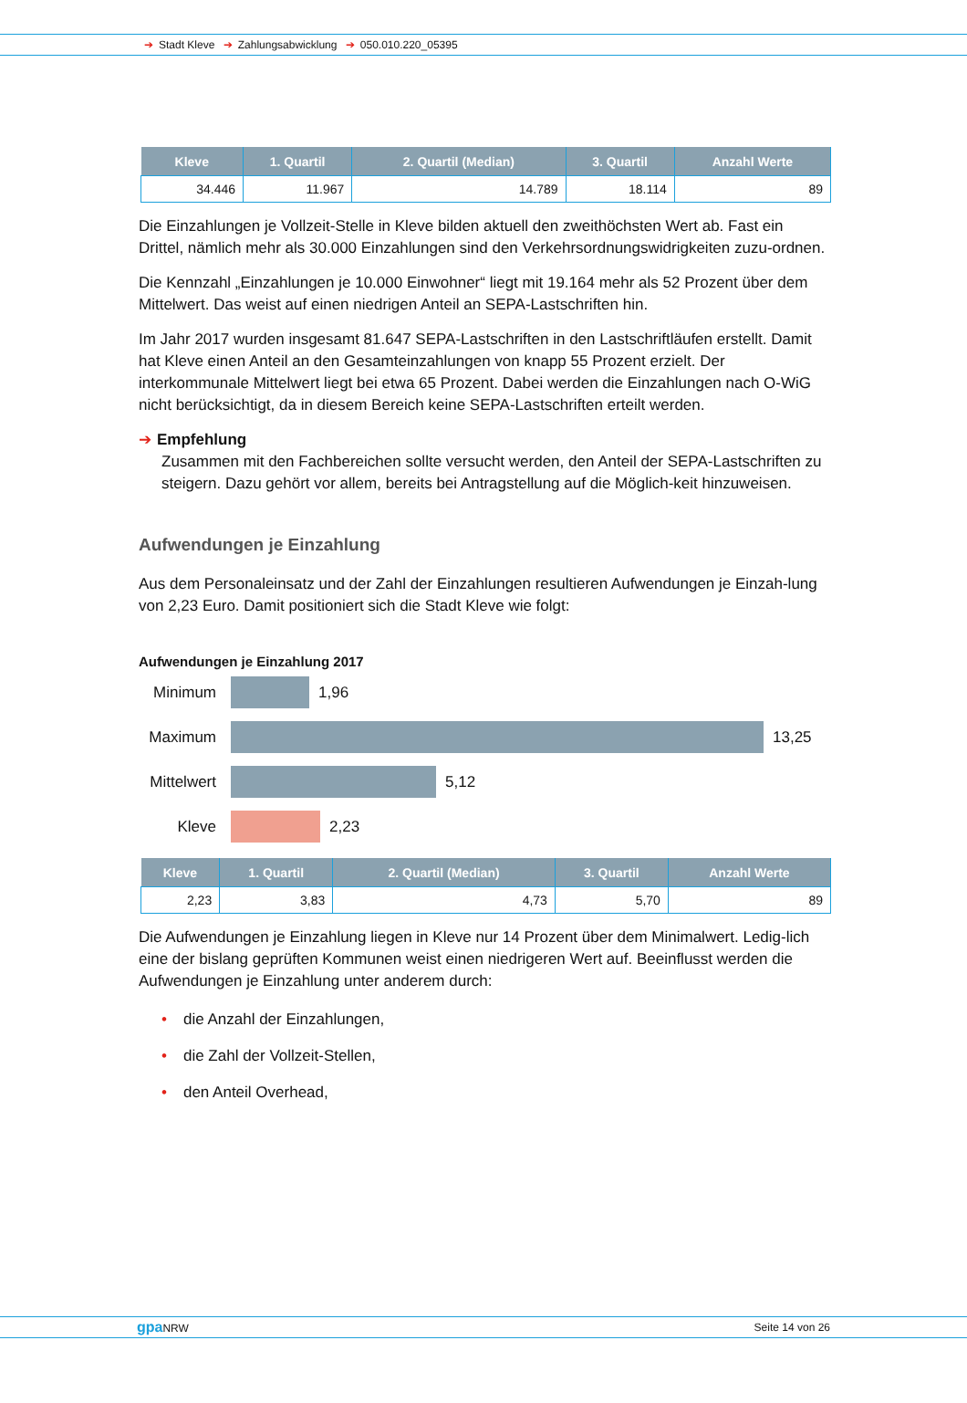➔ Stadt Kleve ➔ Zahlungsabwicklung ➔ 050.010.220_05395
| Kleve | 1. Quartil | 2. Quartil (Median) | 3. Quartil | Anzahl Werte |
| --- | --- | --- | --- | --- |
| 34.446 | 11.967 | 14.789 | 18.114 | 89 |
Die Einzahlungen je Vollzeit-Stelle in Kleve bilden aktuell den zweithöchsten Wert ab. Fast ein Drittel, nämlich mehr als 30.000 Einzahlungen sind den Verkehrsordnungswidrigkeiten zuzu-ordnen.
Die Kennzahl „Einzahlungen je 10.000 Einwohner“ liegt mit 19.164 mehr als 52 Prozent über dem Mittelwert. Das weist auf einen niedrigen Anteil an SEPA-Lastschriften hin.
Im Jahr 2017 wurden insgesamt 81.647 SEPA-Lastschriften in den Lastschriftläufen erstellt. Damit hat Kleve einen Anteil an den Gesamteinzahlungen von knapp 55 Prozent erzielt. Der interkommunale Mittelwert liegt bei etwa 65 Prozent. Dabei werden die Einzahlungen nach O-WiG nicht berücksichtigt, da in diesem Bereich keine SEPA-Lastschriften erteilt werden.
➔ Empfehlung
Zusammen mit den Fachbereichen sollte versucht werden, den Anteil der SEPA-Lastschriften zu steigern. Dazu gehört vor allem, bereits bei Antragstellung auf die Möglich-keit hinzuweisen.
Aufwendungen je Einzahlung
Aus dem Personaleinsatz und der Zahl der Einzahlungen resultieren Aufwendungen je Einzah-lung von 2,23 Euro. Damit positioniert sich die Stadt Kleve wie folgt:
Aufwendungen je Einzahlung 2017
Minimum
1,96
Maximum
13,25
Mittelwert
5,12
Kleve
2,23
| Kleve | 1. Quartil | 2. Quartil (Median) | 3. Quartil | Anzahl Werte |
| --- | --- | --- | --- | --- |
| 2,23 | 3,83 | 4,73 | 5,70 | 89 |
Die Aufwendungen je Einzahlung liegen in Kleve nur 14 Prozent über dem Minimalwert. Ledig-lich eine der bislang geprüften Kommunen weist einen niedrigeren Wert auf. Beeinflusst werden die Aufwendungen je Einzahlung unter anderem durch:
• die Anzahl der Einzahlungen,
• die Zahl der Vollzeit-Stellen,
• den Anteil Overhead,
gpa NRW Seite 14 von 26